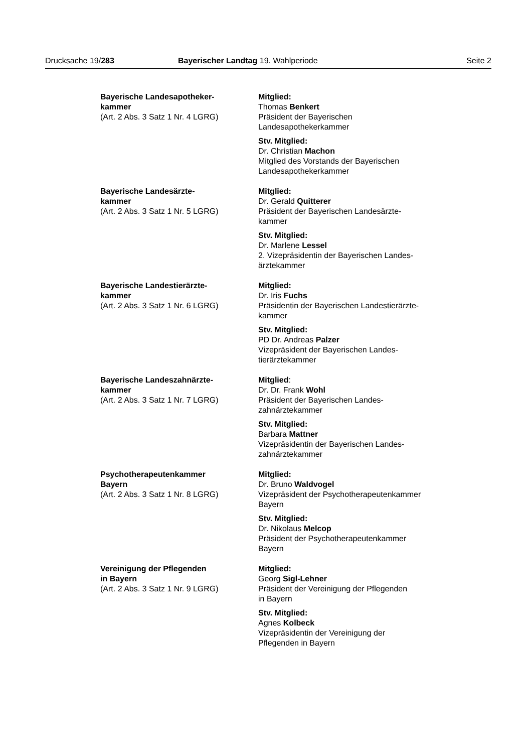Drucksache 19/283 Bayerischer Landtag 19. Wahlperiode Seite 2
Bayerische Landesapotheker-
kammer
(Art. 2 Abs. 3 Satz 1 Nr. 4 LGRG)
Mitglied:
Thomas Benkert
Präsident der Bayerischen
Landesapothekerkammer
Stv. Mitglied:
Dr. Christian Machon
Mitglied des Vorstands der Bayerischen
Landesapothekerkammer
Bayerische Landesärzte-
kammer
(Art. 2 Abs. 3 Satz 1 Nr. 5 LGRG)
Mitglied:
Dr. Gerald Quitterer
Präsident der Bayerischen Landesärzte-
kammer
Stv. Mitglied:
Dr. Marlene Lessel
2. Vizepräsidentin der Bayerischen Landes-
ärztekammer
Bayerische Landestierärzte-
kammer
(Art. 2 Abs. 3 Satz 1 Nr. 6 LGRG)
Mitglied:
Dr. Iris Fuchs
Präsidentin der Bayerischen Landestierärzte-
kammer
Stv. Mitglied:
PD Dr. Andreas Palzer
Vizepräsident der Bayerischen Landes-
tierärztekammer
Bayerische Landeszahnärzte-
kammer
(Art. 2 Abs. 3 Satz 1 Nr. 7 LGRG)
Mitglied:
Dr. Dr. Frank Wohl
Präsident der Bayerischen Landes-
zahnärztekammer
Stv. Mitglied:
Barbara Mattner
Vizepräsidentin der Bayerischen Landes-
zahnärztekammer
Psychotherapeutenkammer
Bayern
(Art. 2 Abs. 3 Satz 1 Nr. 8 LGRG)
Mitglied:
Dr. Bruno Waldvogel
Vizepräsident der Psychotherapeutenkammer
Bayern
Stv. Mitglied:
Dr. Nikolaus Melcop
Präsident der Psychotherapeutenkammer
Bayern
Vereinigung der Pflegenden
in Bayern
(Art. 2 Abs. 3 Satz 1 Nr. 9 LGRG)
Mitglied:
Georg Sigl-Lehner
Präsident der Vereinigung der Pflegenden
in Bayern
Stv. Mitglied:
Agnes Kolbeck
Vizepräsidentin der Vereinigung der
Pflegenden in Bayern